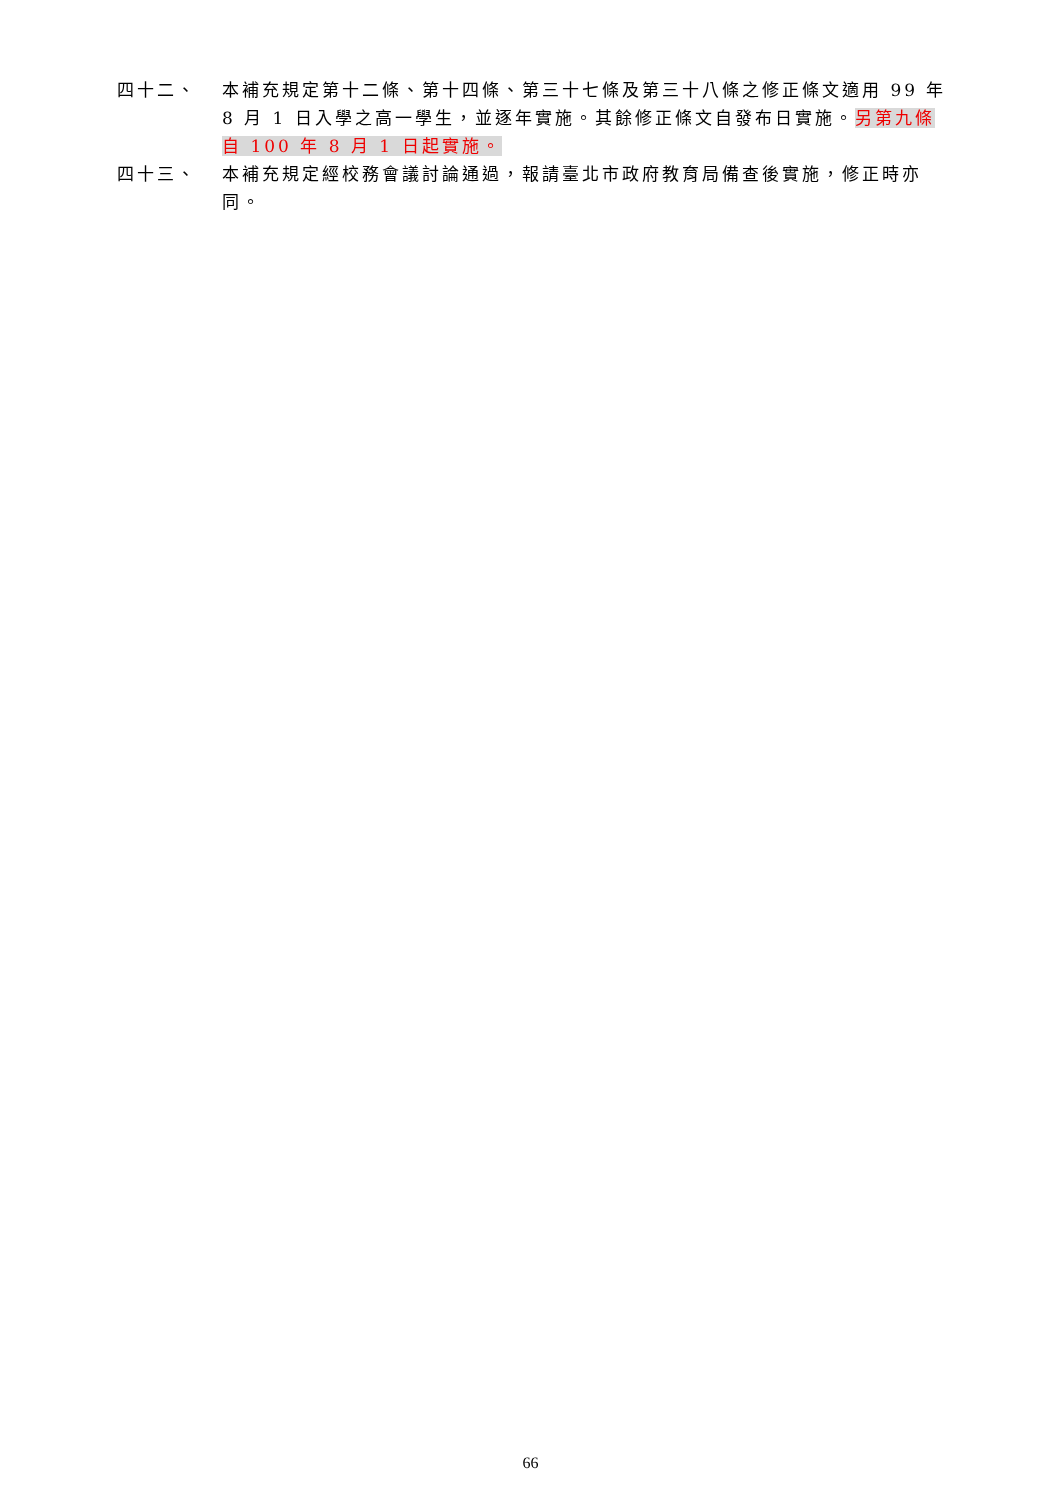四十二、 本補充規定第十二條、第十四條、第三十七條及第三十八條之修正條文適用 99 年 8 月 1 日入學之高一學生，並逐年實施。其餘修正條文自發布日實施。另第九條自 100 年 8 月 1 日起實施。
四十三、 本補充規定經校務會議討論通過，報請臺北市政府教育局備查後實施，修正時亦同。
66